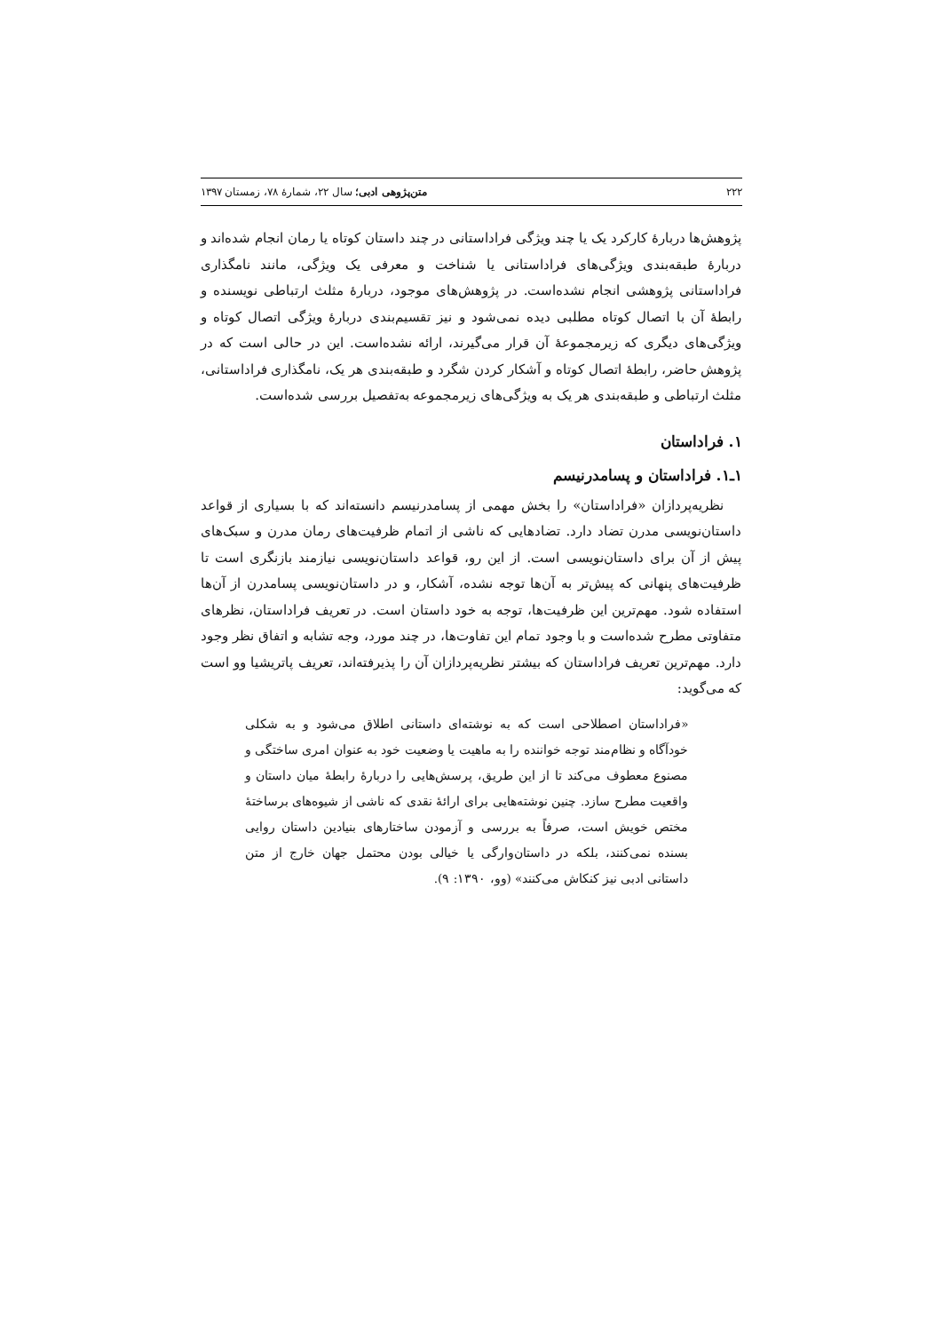۲۲۲ متن‌پژوهی ادبی؛ سال ۲۲، شمارهٔ ۷۸، زمستان ۱۳۹۷
پژوهش‌ها دربارهٔ کارکرد یک یا چند ویژگی فراداستانی در چند داستان کوتاه یا رمان انجام شده‌اند و دربارهٔ طبقه‌بندی ویژگی‌های فراداستانی یا شناخت و معرفی یک ویژگی، مانند نامگذاری فراداستانی پژوهشی انجام نشده‌است. در پژوهش‌های موجود، دربارهٔ مثلث ارتباطی نویسنده و رابطهٔ آن با اتصال کوتاه مطلبی دیده نمی‌شود و نیز تقسیم‌بندی دربارهٔ ویژگی اتصال کوتاه و ویژگی‌های دیگری که زیرمجموعهٔ آن قرار می‌گیرند، ارائه نشده‌است. این در حالی است که در پژوهش حاضر، رابطهٔ اتصال کوتاه و آشکار کردن شگرد و طبقه‌بندی هر یک، نامگذاری فراداستانی، مثلث ارتباطی و طبقه‌بندی هر یک به ویژگی‌های زیرمجموعه به‌تفصیل بررسی شده‌است.
۱. فراداستان
۱ـ۱. فراداستان و پسامدرنیسم
نظریه‌پردازان «فراداستان» را بخش مهمی از پسامدرنیسم دانسته‌اند که با بسیاری از قواعد داستان‌نویسی مدرن تضاد دارد. تضادهایی که ناشی از اتمام ظرفیت‌های رمان مدرن و سبک‌های پیش از آن برای داستان‌نویسی است. از این رو، قواعد داستان‌نویسی نیازمند بازنگری است تا ظرفیت‌های پنهانی که پیش‌تر به آن‌ها توجه نشده، آشکار، و در داستان‌نویسی پسامدرن از آن‌ها استفاده شود. مهم‌ترین این ظرفیت‌ها، توجه به خود داستان است. در تعریف فراداستان، نظرهای متفاوتی مطرح شده‌است و با وجود تمام این تفاوت‌ها، در چند مورد، وجه تشابه و اتفاق نظر وجود دارد. مهم‌ترین تعریف فراداستان که بیشتر نظریه‌پردازان آن را پذیرفته‌اند، تعریف پاتریشیا وو است که می‌گوید:
«فراداستان اصطلاحی است که به نوشته‌ای داستانی اطلاق می‌شود و به شکلی خودآگاه و نظام‌مند توجه خواننده را به ماهیت یا وضعیت خود به عنوان امری ساختگی و مصنوع معطوف می‌کند تا از این طریق، پرسش‌هایی را دربارهٔ رابطهٔ میان داستان و واقعیت مطرح سازد. چنین نوشته‌هایی برای ارائهٔ نقدی که ناشی از شیوه‌های برساختهٔ مختص خویش است، صرفاً به بررسی و آزمودن ساختارهای بنیادین داستان روایی بسنده نمی‌کنند، بلکه در داستان‌وارگی یا خیالی بودن محتمل جهان خارج از متن داستانی ادبی نیز کنکاش می‌کنند» (وو، ۱۳۹۰: ۹).